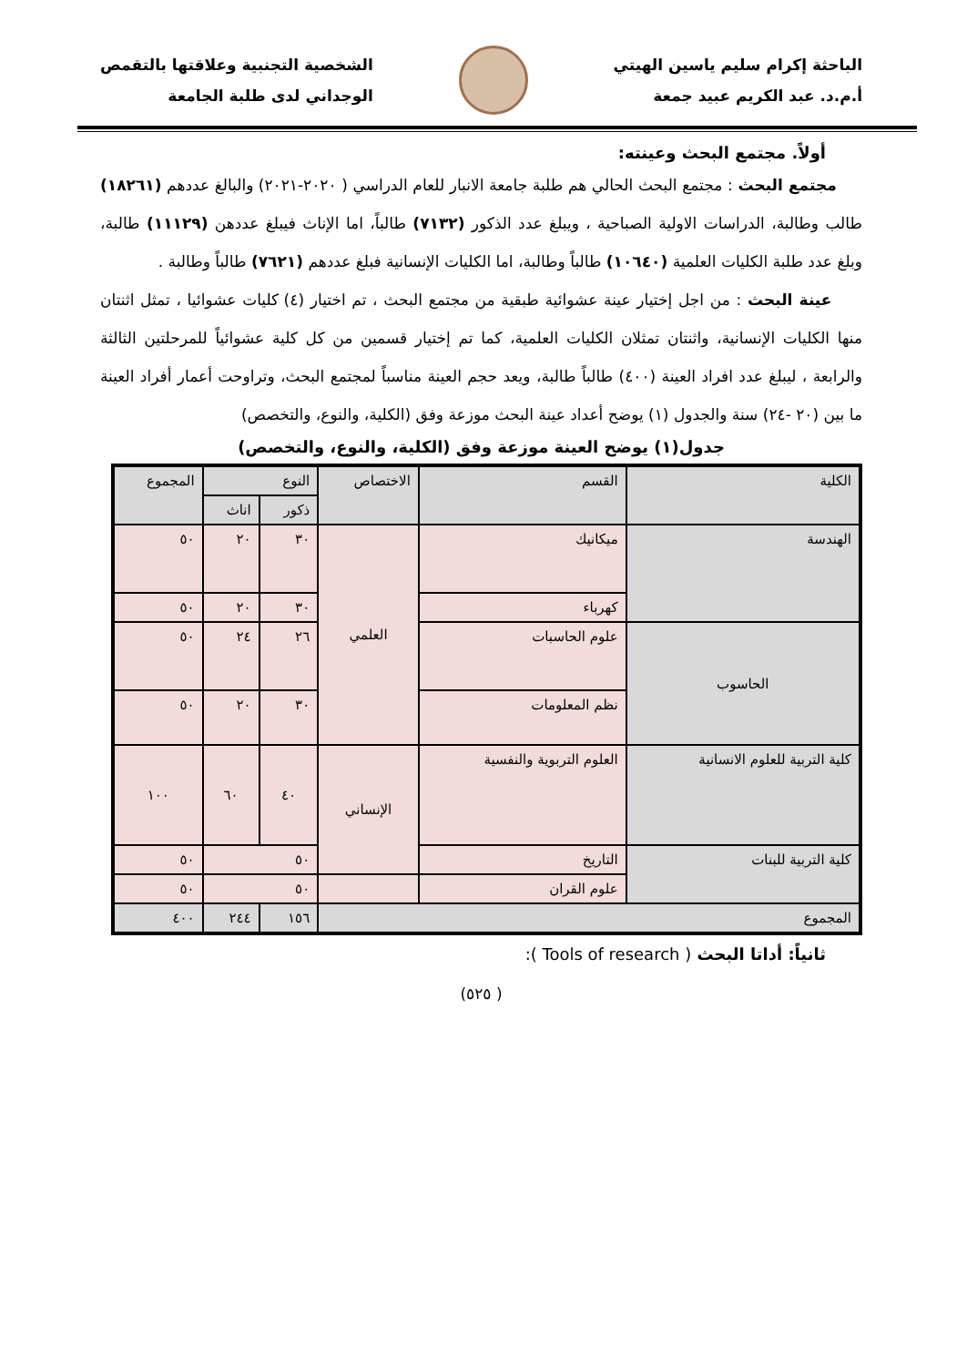الباحثة إكرام سليم ياسين الهيتي
أ.م.د. عبد الكريم عبيد جمعة
الشخصية التجنبية وعلاقتها بالتقمص
الوجداني لدى طلبة الجامعة
أولاً. مجتمع البحث وعينته:
مجتمع البحث : مجتمع البحث الحالي هم طلبة جامعة الانبار للعام الدراسي ( ٢٠٢٠-٢٠٢١) والبالغ عددهم (١٨٢٦١) طالب وطالبة، الدراسات الاولية الصباحية ، ويبلغ عدد الذكور (٧١٣٢) طالباً، اما الإناث فيبلغ عددهن (١١١٢٩) طالبة، وبلغ عدد طلبة الكليات العلمية (١٠٦٤٠) طالباً وطالبة، اما الكليات الإنسانية فبلغ عددهم (٧٦٢١) طالباً وطالبة .
عينة البحث : من اجل إختيار عينة عشوائية طبقية من مجتمع البحث ، تم اختيار (٤) كليات عشوائيا ، تمثل اثنتان منها الكليات الإنسانية، واثنتان تمثلان الكليات العلمية، كما تم إختيار قسمين من كل كلية عشوائياً للمرحلتين الثالثة والرابعة ، ليبلغ عدد افراد العينة (٤٠٠) طالباً طالبة، ويعد حجم العينة مناسباً لمجتمع البحث، وتراوحت أعمار أفراد العينة ما بين (٢٠ -٢٤) سنة والجدول (١) يوضح أعداد عينة البحث موزعة وفق (الكلية، والنوع، والتخصص)
جدول(١) يوضح العينة موزعة وفق (الكلية، والنوع، والتخصص)
| الكلية | القسم | الاختصاص | النوع | | المجموع |
| --- | --- | --- | --- | --- | --- |
| | | | ذكور | اناث | |
| الهندسة | ميكانيك | العلمي | ٣٠ | ٢٠ | ٥٠ |
| | كهرباء | | ٣٠ | ٢٠ | ٥٠ |
| الحاسوب | علوم الحاسبات | | ٢٦ | ٢٤ | ٥٠ |
| | نظم المعلومات | | ٣٠ | ٢٠ | ٥٠ |
| كلية التربية للعلوم الانسانية | العلوم التربوية والنفسية | الإنساني | ٤٠ | ٦٠ | ١٠٠ |
| كلية التربية للبنات | التاريخ | | ٥٠ | | ٥٠ |
| | علوم القران | | ٥٠ | | ٥٠ |
| المجموع | | | ١٥٦ | ٢٤٤ | ٤٠٠ |
ثانياً: أداتا البحث ( Tools of research ):
( ٥٢٥)